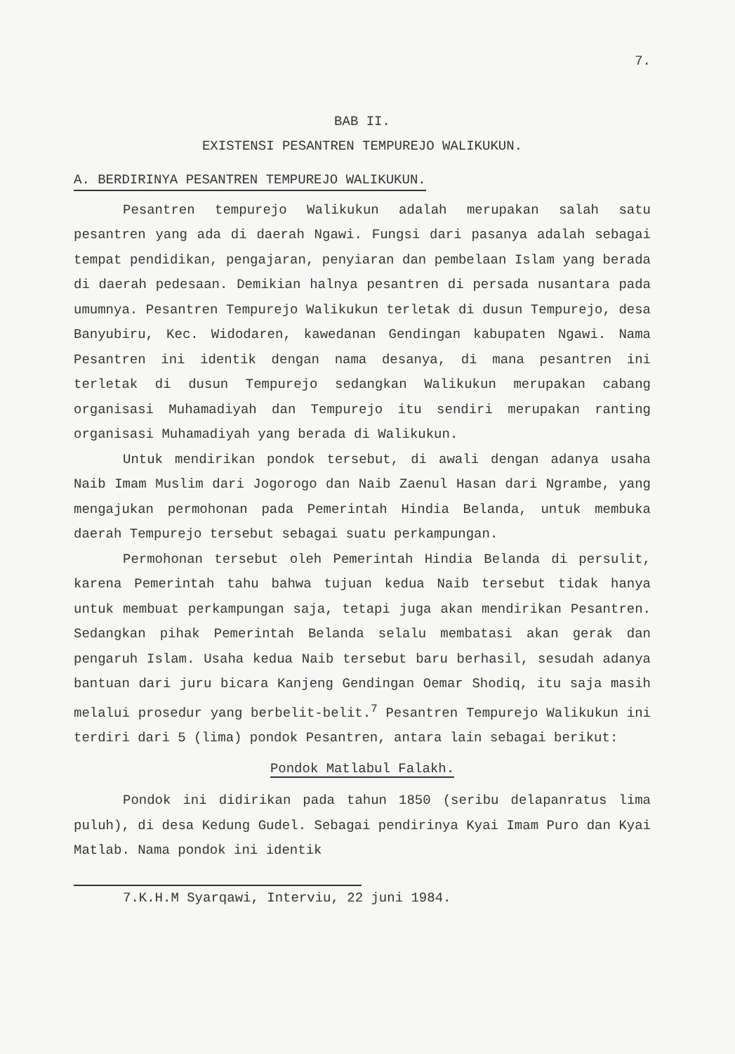7.
BAB II.
EXISTENSI PESANTREN TEMPUREJO WALIKUKUN.
A. BERDIRINYA PESANTREN TEMPUREJO WALIKUKUN.
Pesantren tempurejo Walikukun adalah merupakan salah satu pesantren yang ada di daerah Ngawi. Fungsi dari pasanya adalah sebagai tempat pendidikan, pengajaran, penyiaran dan pembelaan Islam yang berada di daerah pedesaan. Demikian halnya pesantren di persada nusantara pada umumnya. Pesantren Tempurejo Walikukun terletak di dusun Tempurejo, desa Banyubiru, Kec. Widodaren, kawedanan Gendingan kabupaten Ngawi. Nama Pesantren ini identik dengan nama desanya, di mana pesantren ini terletak di dusun Tempurejo sedangkan Walikukun merupakan cabang organisasi Muhamadiyah dan Tempurejo itu sendiri merupakan ranting organisasi Muhamadiyah yang berada di Walikukun.
Untuk mendirikan pondok tersebut, di awali dengan adanya usaha Naib Imam Muslim dari Jogorogo dan Naib Zaenul Hasan dari Ngrambe, yang mengajukan permohonan pada Pemerintah Hindia Belanda, untuk membuka daerah Tempurejo tersebut sebagai suatu perkampungan.
Permohonan tersebut oleh Pemerintah Hindia Belanda di persulit, karena Pemerintah tahu bahwa tujuan kedua Naib tersebut tidak hanya untuk membuat perkampungan saja, tetapi juga akan mendirikan Pesantren. Sedangkan pihak Pemerintah Belanda selalu membatasi akan gerak dan pengaruh Islam. Usaha kedua Naib tersebut baru berhasil, sesudah adanya bantuan dari juru bicara Kanjeng Gendingan Oemar Shodiq, itu saja masih melalui prosedur yang berbelit-belit.<sup>7</sup> Pesantren Tempurejo Walikukun ini terdiri dari 5 (lima) pondok Pesantren, antara lain sebagai berikut:
Pondok Matlabul Falakh.
Pondok ini didirikan pada tahun 1850 (seribu delapanratus lima puluh), di desa Kedung Gudel. Sebagai pendirinya Kyai Imam Puro dan Kyai Matlab. Nama pondok ini identik
7.K.H.M Syarqawi, Interviu, 22 juni 1984.